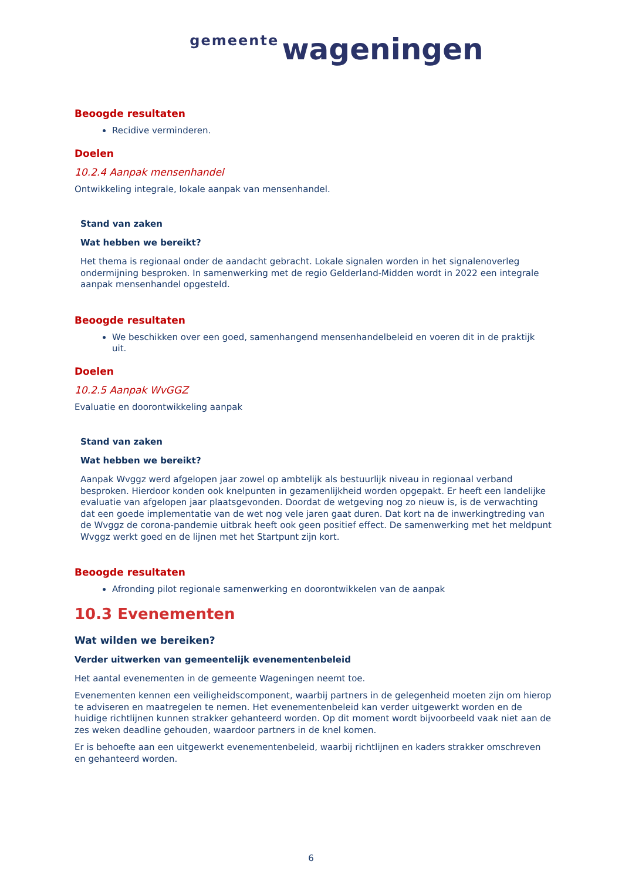gemeente wageningen
Beoogde resultaten
Recidive verminderen.
Doelen
10.2.4 Aanpak mensenhandel
Ontwikkeling integrale, lokale aanpak van mensenhandel.
Stand van zaken
Wat hebben we bereikt?
Het thema is regionaal onder de aandacht gebracht. Lokale signalen worden in het signalenoverleg ondermijning besproken. In samenwerking met de regio Gelderland-Midden wordt in 2022 een integrale aanpak mensenhandel opgesteld.
Beoogde resultaten
We beschikken over een goed, samenhangend mensenhandelbeleid en voeren dit in de praktijk uit.
Doelen
10.2.5 Aanpak WvGGZ
Evaluatie en doorontwikkeling aanpak
Stand van zaken
Wat hebben we bereikt?
Aanpak Wvggz werd afgelopen jaar zowel op ambtelijk als bestuurlijk niveau in regionaal verband besproken. Hierdoor konden ook knelpunten in gezamenlijkheid worden opgepakt. Er heeft een landelijke evaluatie van afgelopen jaar plaatsgevonden. Doordat de wetgeving nog zo nieuw is, is de verwachting dat een goede implementatie van de wet nog vele jaren gaat duren. Dat kort na de inwerkingtreding van de Wvggz de corona-pandemie uitbrak heeft ook geen positief effect. De samenwerking met het meldpunt Wvggz werkt goed en de lijnen met het Startpunt zijn kort.
Beoogde resultaten
Afronding pilot regionale samenwerking en doorontwikkelen van de aanpak
10.3 Evenementen
Wat wilden we bereiken?
Verder uitwerken van gemeentelijk evenementenbeleid
Het aantal evenementen in de gemeente Wageningen neemt toe.
Evenementen kennen een veiligheidscomponent, waarbij partners in de gelegenheid moeten zijn om hierop te adviseren en maatregelen te nemen. Het evenementenbeleid kan verder uitgewerkt worden en de huidige richtlijnen kunnen strakker gehanteerd worden. Op dit moment wordt bijvoorbeeld vaak niet aan de zes weken deadline gehouden, waardoor partners in de knel komen.
Er is behoefte aan een uitgewerkt evenementenbeleid, waarbij richtlijnen en kaders strakker omschreven en gehanteerd worden.
6